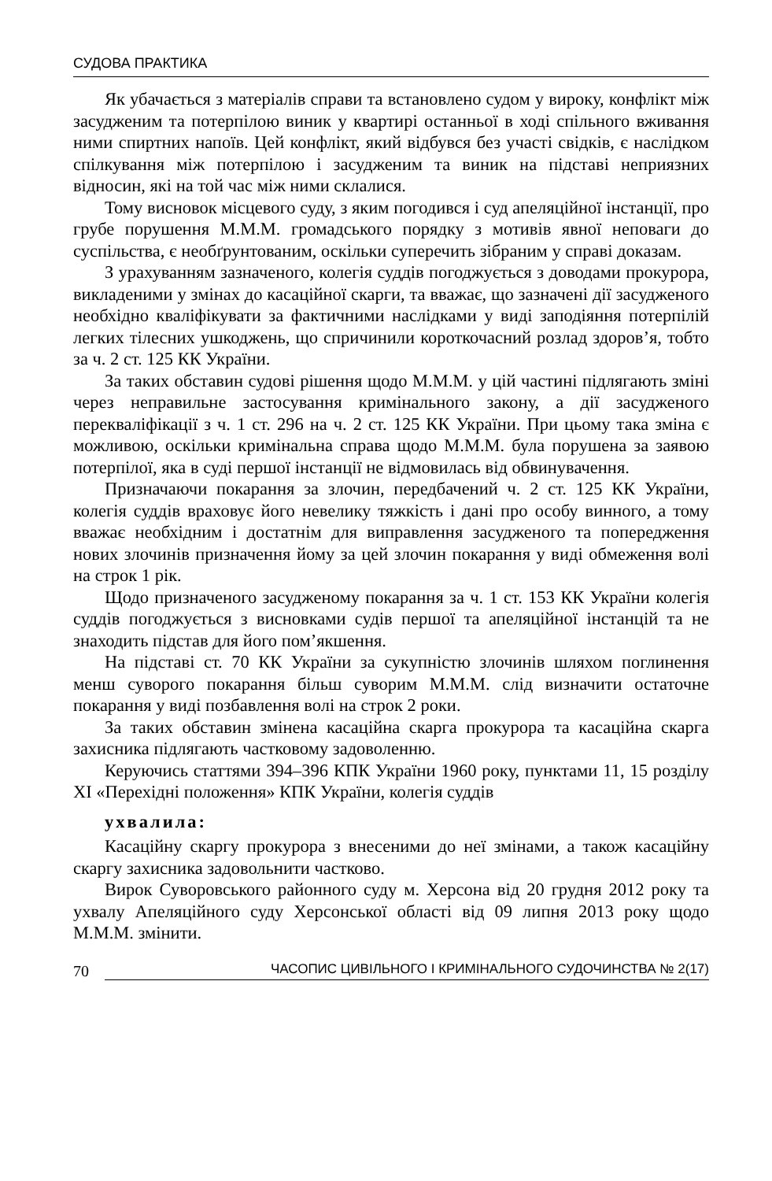СУДОВА ПРАКТИКА
Як убачається з матеріалів справи та встановлено судом у вироку, конфлікт між засудженим та потерпілою виник у квартирі останньої в ході спільного вживання ними спиртних напоїв. Цей конфлікт, який відбувся без участі свідків, є наслідком спілкування між потерпілою і засудженим та виник на підставі неприязних відносин, які на той час між ними склалися.
Тому висновок місцевого суду, з яким погодився і суд апеляційної інстанції, про грубе порушення М.М.М. громадського порядку з мотивів явної неповаги до суспільства, є необґрунтованим, оскільки суперечить зібраним у справі доказам.
З урахуванням зазначеного, колегія суддів погоджується з доводами прокурора, викладеними у змінах до касаційної скарги, та вважає, що зазначені дії засудженого необхідно кваліфікувати за фактичними наслідками у виді заподіяння потерпілій легких тілесних ушкоджень, що спричинили короткочасний розлад здоров’я, тобто за ч. 2 ст. 125 КК України.
За таких обставин судові рішення щодо М.М.М. у цій частині підлягають зміні через неправильне застосування кримінального закону, а дії засудженого перекваліфікації з ч. 1 ст. 296 на ч. 2 ст. 125 КК України. При цьому така зміна є можливою, оскільки кримінальна справа щодо М.М.М. була порушена за заявою потерпілої, яка в суді першої інстанції не відмовилась від обвинувачення.
Призначаючи покарання за злочин, передбачений ч. 2 ст. 125 КК України, колегія суддів враховує його невелику тяжкість і дані про особу винного, а тому вважає необхідним і достатнім для виправлення засудженого та попередження нових злочинів призначення йому за цей злочин покарання у виді обмеження волі на строк 1 рік.
Щодо призначеного засудженому покарання за ч. 1 ст. 153 КК України колегія суддів погоджується з висновками судів першої та апеляційної інстанцій та не знаходить підстав для його пом’якшення.
На підставі ст. 70 КК України за сукупністю злочинів шляхом поглинення менш суворого покарання більш суворим М.М.М. слід визначити остаточне покарання у виді позбавлення волі на строк 2 роки.
За таких обставин змінена касаційна скарга прокурора та касаційна скарга захисника підлягають частковому задоволенню.
Керуючись статтями 394–396 КПК України 1960 року, пунктами 11, 15 розділу XI «Перехідні положення» КПК України, колегія суддів
ухвалила:
Касаційну скаргу прокурора з внесеними до неї змінами, а також касаційну скаргу захисника задовольнити частково.
Вирок Суворовського районного суду м. Херсона від 20 грудня 2012 року та ухвалу Апеляційного суду Херсонської області від 09 липня 2013 року щодо М.М.М. змінити.
70 ЧАСОПИС ЦИВІЛЬНОГО І КРИМІНАЛЬНОГО СУДОЧИНСТВА № 2(17)